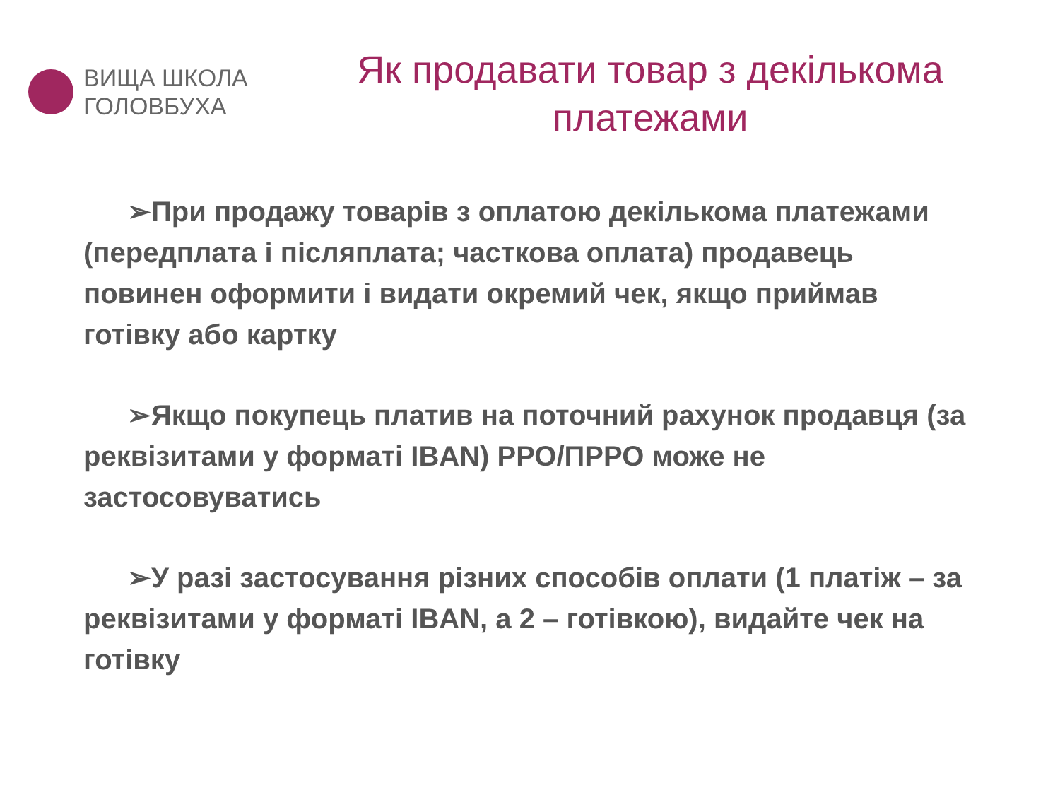ВИЩА ШКОЛА
ГОЛОВБУХА
Як продавати товар з декількома платежами
➢При продажу товарів з оплатою декількома платежами (передплата і післяплата; часткова оплата) продавець повинен оформити і видати окремий чек, якщо приймав готівку або картку
➢Якщо покупець платив на поточний рахунок продавця (за реквізитами у форматі IBAN) РРО/ПРРО може не застосовуватись
➢У разі застосування різних способів оплати (1 платіж – за реквізитами у форматі IBAN, а 2 – готівкою), видайте чек на готівку